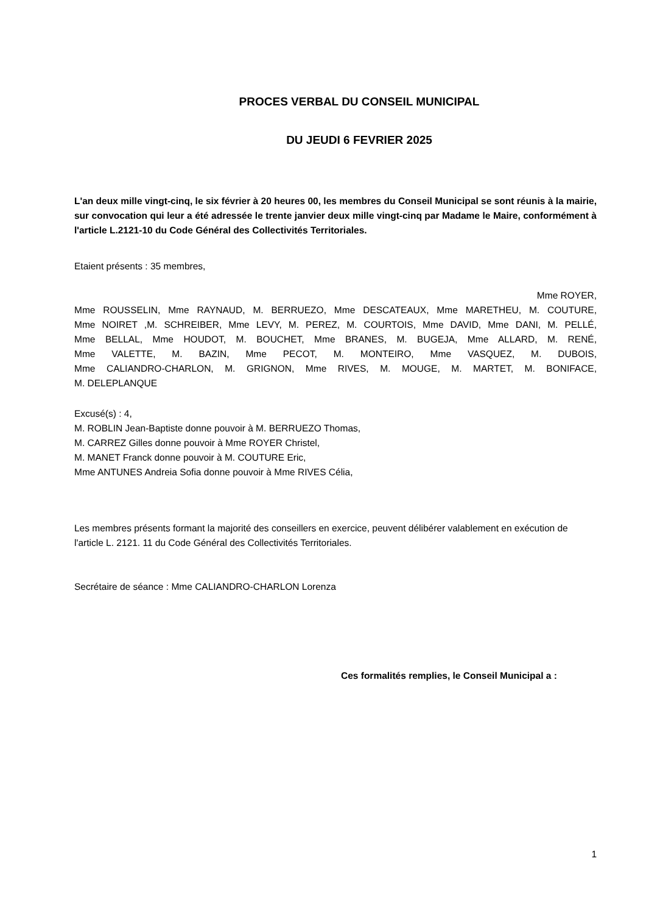PROCES VERBAL DU CONSEIL MUNICIPAL
DU JEUDI 6 FEVRIER 2025
L'an deux mille vingt-cinq, le six février à 20 heures 00, les membres du Conseil Municipal se sont réunis à la mairie, sur convocation qui leur a été adressée le trente janvier deux mille vingt-cinq par Madame le Maire, conformément à l'article L.2121-10 du Code Général des Collectivités Territoriales.
Etaient présents : 35 membres,
Mme ROYER,
Mme ROUSSELIN, Mme RAYNAUD, M. BERRUEZO, Mme DESCATEAUX, Mme MARETHEU, M. COUTURE,
Mme NOIRET ,M. SCHREIBER, Mme LEVY, M. PEREZ, M. COURTOIS, Mme DAVID, Mme DANI, M. PELLÉ,
Mme BELLAL, Mme HOUDOT, M. BOUCHET, Mme BRANES, M. BUGEJA, Mme ALLARD, M. RENÉ,
Mme VALETTE, M. BAZIN, Mme PECOT, M. MONTEIRO, Mme VASQUEZ, M. DUBOIS,
Mme CALIANDRO-CHARLON, M. GRIGNON, Mme RIVES, M. MOUGE, M. MARTET, M. BONIFACE,
M. DELEPLANQUE
Excusé(s) : 4,
M. ROBLIN Jean-Baptiste donne pouvoir à M. BERRUEZO Thomas,
M. CARREZ Gilles donne pouvoir à Mme ROYER Christel,
M. MANET Franck donne pouvoir à M. COUTURE Eric,
Mme ANTUNES Andreia Sofia donne pouvoir à Mme RIVES Célia,
Les membres présents formant la majorité des conseillers en exercice, peuvent délibérer valablement en exécution de l'article L. 2121. 11 du Code Général des Collectivités Territoriales.
Secrétaire de séance : Mme CALIANDRO-CHARLON Lorenza
Ces formalités remplies, le Conseil Municipal a :
1